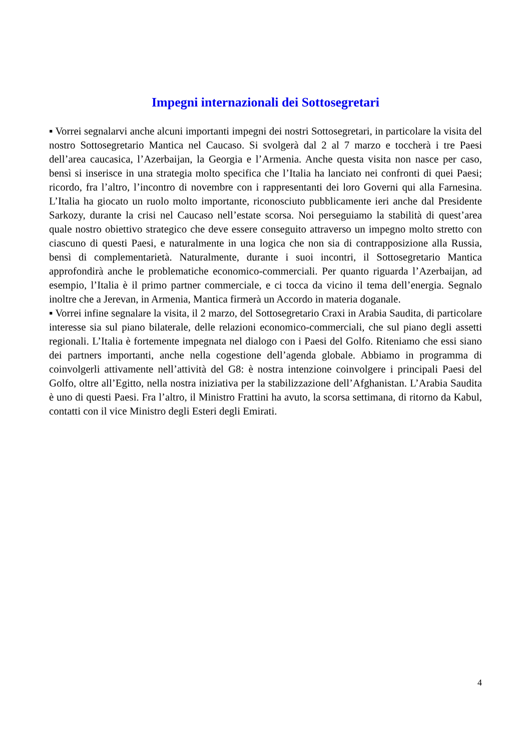Impegni internazionali dei Sottosegretari
▪ Vorrei segnalarvi anche alcuni importanti impegni dei nostri Sottosegretari, in particolare la visita del nostro Sottosegretario Mantica nel Caucaso. Si svolgerà dal 2 al 7 marzo e toccherà i tre Paesi dell’area caucasica, l’Azerbaijan, la Georgia e l’Armenia. Anche questa visita non nasce per caso, bensì si inserisce in una strategia molto specifica che l’Italia ha lanciato nei confronti di quei Paesi; ricordo, fra l’altro, l’incontro di novembre con i rappresentanti dei loro Governi qui alla Farnesina. L’Italia ha giocato un ruolo molto importante, riconosciuto pubblicamente ieri anche dal Presidente Sarkozy, durante la crisi nel Caucaso nell’estate scorsa. Noi perseguiamo la stabilità di quest’area quale nostro obiettivo strategico che deve essere conseguito attraverso un impegno molto stretto con ciascuno di questi Paesi, e naturalmente in una logica che non sia di contrapposizione alla Russia, bensì di complementarietà. Naturalmente, durante i suoi incontri, il Sottosegretario Mantica approfondirà anche le problematiche economico-commerciali. Per quanto riguarda l’Azerbaijan, ad esempio, l’Italia è il primo partner commerciale, e ci tocca da vicino il tema dell’energia. Segnalo inoltre che a Jerevan, in Armenia, Mantica firmerà un Accordo in materia doganale.
▪ Vorrei infine segnalare la visita, il 2 marzo, del Sottosegretario Craxi in Arabia Saudita, di particolare interesse sia sul piano bilaterale, delle relazioni economico-commerciali, che sul piano degli assetti regionali. L’Italia è fortemente impegnata nel dialogo con i Paesi del Golfo. Riteniamo che essi siano dei partners importanti, anche nella cogestione dell’agenda globale. Abbiamo in programma di coinvolgerli attivamente nell’attività del G8: è nostra intenzione coinvolgere i principali Paesi del Golfo, oltre all’Egitto, nella nostra iniziativa per la stabilizzazione dell’Afghanistan. L’Arabia Saudita è uno di questi Paesi. Fra l’altro, il Ministro Frattini ha avuto, la scorsa settimana, di ritorno da Kabul, contatti con il vice Ministro degli Esteri degli Emirati.
4